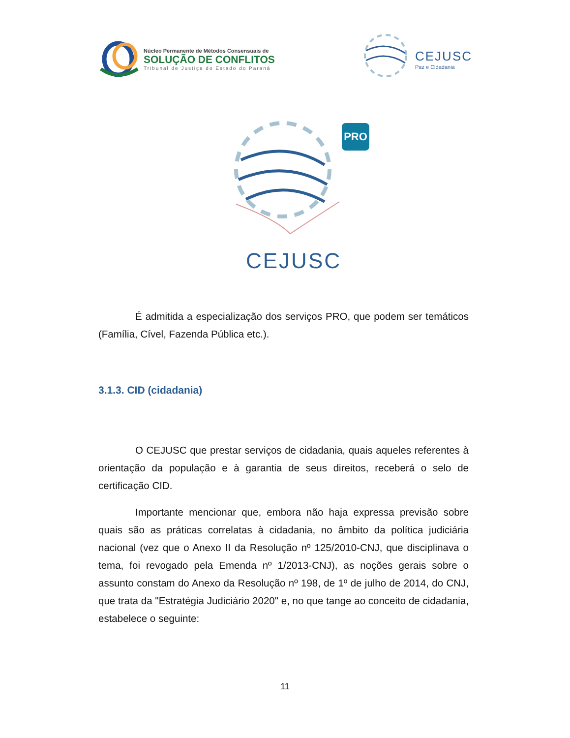Núcleo Permanente de Métodos Consensuais de
SOLUÇÃO DE CONFLITOS
Tribunal de Justiça do Estado do Paraná
CEJUSC
Paz e Cidadania
PRO
CEJUSC
É admitida a especialização dos serviços PRO, que podem ser temáticos (Família, Cível, Fazenda Pública etc.).
3.1.3. CID (cidadania)
O CEJUSC que prestar serviços de cidadania, quais aqueles referentes à orientação da população e à garantia de seus direitos, receberá o selo de certificação CID.
Importante mencionar que, embora não haja expressa previsão sobre quais são as práticas correlatas à cidadania, no âmbito da política judiciária nacional (vez que o Anexo II da Resolução nº 125/2010-CNJ, que disciplinava o tema, foi revogado pela Emenda nº 1/2013-CNJ), as noções gerais sobre o assunto constam do Anexo da Resolução nº 198, de 1º de julho de 2014, do CNJ, que trata da "Estratégia Judiciário 2020" e, no que tange ao conceito de cidadania, estabelece o seguinte:
11